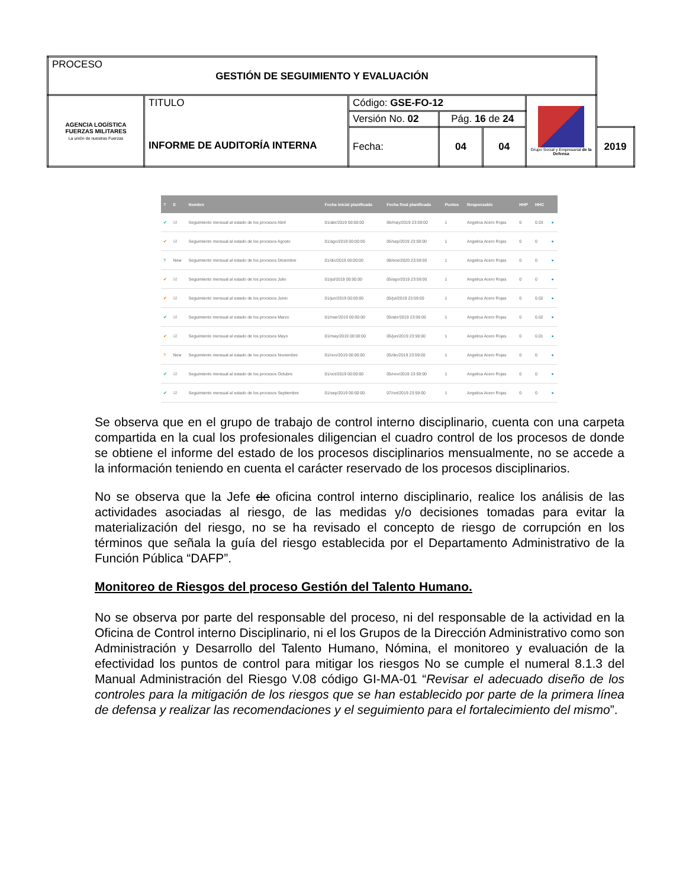| PROCESO GESTIÓN DE SEGUIMIENTO Y EVALUACIÓN | | | | | | |
| AGENCIA LOGÍSTICA FUERZAS MILITARES La unión de nuestras Fuerzas | TITULO INFORME DE AUDITORÍA INTERNA | Código: GSE-FO-12 | | | Grupo Social y Empresarial de la Defensa | |
| | | Versión No. 02 | Pág. 16 de 24 | | | |
| | | Fecha: | 04 | 04 | | 2019 |
| ? | E | Nombre | Fecha inicial planificada | Fecha final planificada | Puntos | Responsable | HHP | HHC | |
| --- | --- | --- | --- | --- | --- | --- | --- | --- | --- |
| ✔ | ☑ | Seguimiento mensual al estado de los procesos Abril | 01/abr/2019 00:00:00 | 06/may/2019 23:59:00 | 1 | Angelica Acero Rojas | 0 | 0.03 | ● |
| ✔ | ☑ | Seguimiento mensual al estado de los procesos Agosto | 01/ago/2019 00:00:00 | 05/sep/2019 23:59:00 | 1 | Angelica Acero Rojas | 0 | 0 | ● |
| ? | New | Seguimiento mensual al estado de los procesos Diciembre | 01/dic/2019 00:00:00 | 08/ene/2020 23:59:00 | 1 | Angelica Acero Rojas | 0 | 0 | ● |
| ✔ | ☑ | Seguimiento mensual al estado de los procesos Julio | 01/jul/2019 00:00:00 | 05/ago/2019 23:59:00 | 1 | Angelica Acero Rojas | 0 | 0 | ● |
| ✔ | ☑ | Seguimiento mensual al estado de los procesos Junio | 01/jun/2019 00:00:00 | 05/jul/2019 23:59:00 | 1 | Angelica Acero Rojas | 0 | 0.02 | ● |
| ✔ | ☑ | Seguimiento mensual al estado de los procesos Marzo | 01/mar/2019 00:00:00 | 05/abr/2019 23:59:00 | 1 | Angelica Acero Rojas | 0 | 0.02 | ● |
| ✔ | ☑ | Seguimiento mensual al estado de los procesos Mayo | 01/may/2019 00:00:00 | 05/jun/2019 23:59:00 | 1 | Angelica Acero Rojas | 0 | 0.01 | ● |
| ? | New | Seguimiento mensual al estado de los procesos Noviembre | 01/nov/2019 00:00:00 | 05/dic/2019 23:59:00 | 1 | Angelica Acero Rojas | 0 | 0 | ● |
| ✔ | ☑ | Seguimiento mensual al estado de los procesos Octubre | 01/oct/2019 00:00:00 | 05/nov/2019 23:59:00 | 1 | Angelica Acero Rojas | 0 | 0 | ● |
| ✔ | ☑ | Seguimiento mensual al estado de los procesos Septiembre | 01/sep/2019 00:00:00 | 07/oct/2019 23:59:00 | 1 | Angelica Acero Rojas | 0 | 0 | ● |
Se observa que en el grupo de trabajo de control interno disciplinario, cuenta con una carpeta compartida en la cual los profesionales diligencian el cuadro control de los procesos de donde se obtiene el informe del estado de los procesos disciplinarios mensualmente, no se accede a la información teniendo en cuenta el carácter reservado de los procesos disciplinarios.
No se observa que la Jefe de oficina control interno disciplinario, realice los análisis de las actividades asociadas al riesgo, de las medidas y/o decisiones tomadas para evitar la materialización del riesgo, no se ha revisado el concepto de riesgo de corrupción en los términos que señala la guía del riesgo establecida por el Departamento Administrativo de la Función Pública “DAFP”.
Monitoreo de Riesgos del proceso Gestión del Talento Humano.
No se observa por parte del responsable del proceso, ni del responsable de la actividad en la Oficina de Control interno Disciplinario, ni el los Grupos de la Dirección Administrativo como son Administración y Desarrollo del Talento Humano, Nómina, el monitoreo y evaluación de la efectividad los puntos de control para mitigar los riesgos No se cumple el numeral 8.1.3 del Manual Administración del Riesgo V.08 código GI-MA-01 “Revisar el adecuado diseño de los controles para la mitigación de los riesgos que se han establecido por parte de la primera línea de defensa y realizar las recomendaciones y el seguimiento para el fortalecimiento del mismo”.